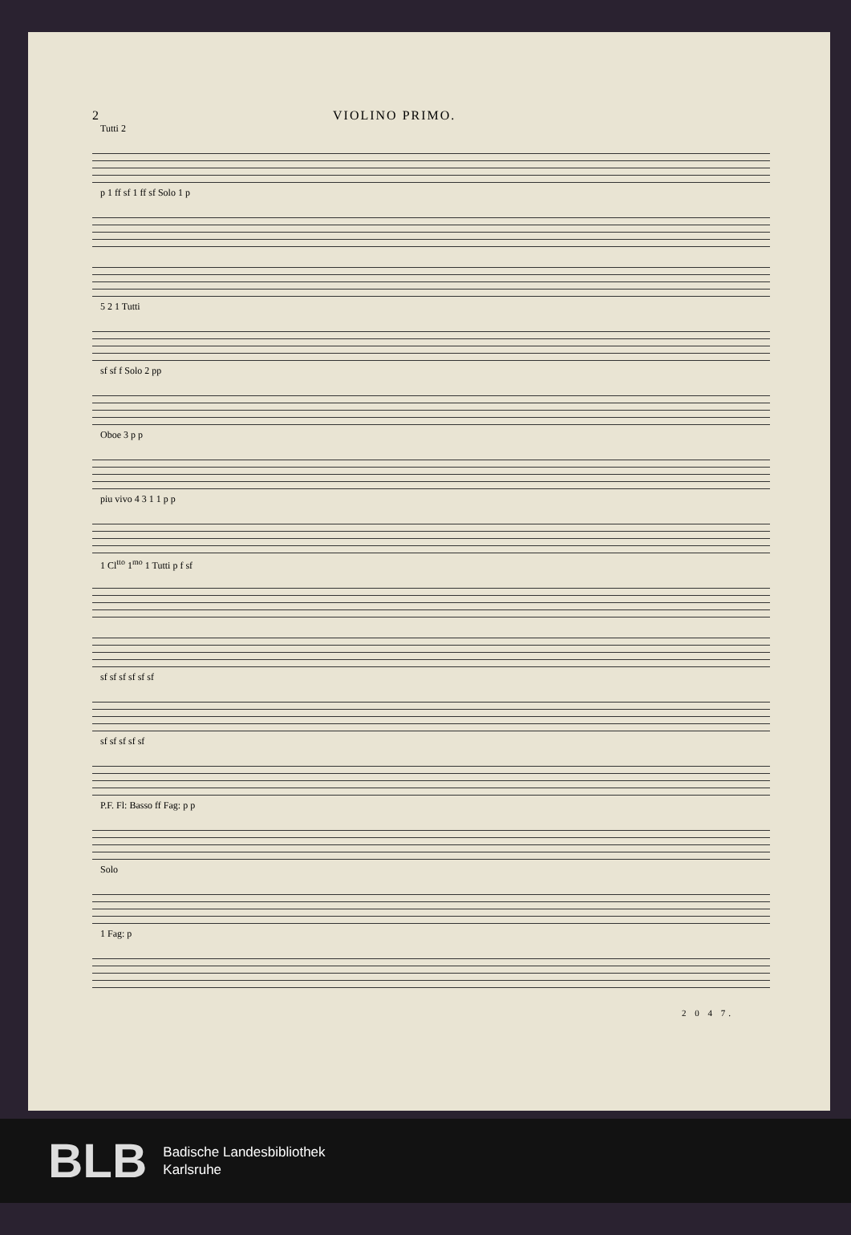2 VIOLINO PRIMO.
Tutti 2
p 1 ff sf 1 ff sf Solo 1 p
5 2 1 Tutti
sf sf f Solo 2 pp
Oboe 3 p p
piu vivo 4 3 1 1 p p
1 Cl<sup>tto</sup> 1<sup>mo</sup> 1 Tutti p f sf
sf sf sf sf sf sf
sf sf sf sf sf
P.F. Fl: Basso ff Fag: p p
Solo
1 Fag: p
2 0 4 7.
BLB
Badische Landesbibliothek
Karlsruhe